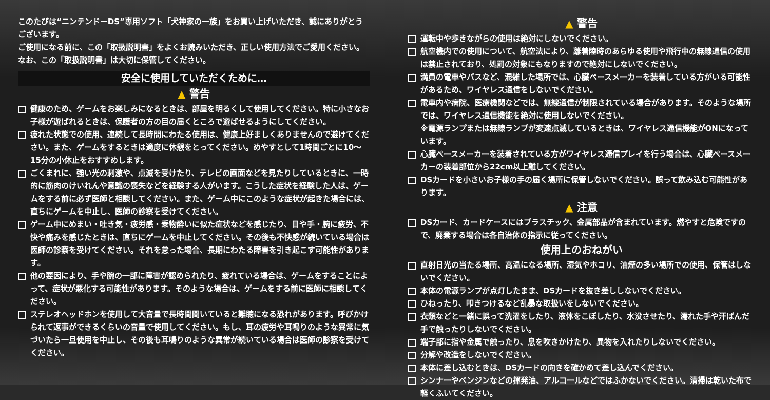このたびは“ニンテンドーDS”専用ソフト「犬神家の一族」をお買い上げいただき、誠にありがとうございます。
ご使用になる前に、この「取扱説明書」をよくお読みいただき、正しい使用方法でご愛用ください。なお、この「取扱説明書」は大切に保管してください。
安全に使用していただくために…
▲ 警告
健康のため、ゲームをお楽しみになるときは、部屋を明るくして使用してください。特に小さなお子様が遊ばれるときは、保護者の方の目の届くところで遊ばせるようにしてください。
疲れた状態での使用、連続して長時間にわたる使用は、健康上好ましくありませんので避けてください。また、ゲームをするときは適度に休憩をとってください。めやすとして1時間ごとに10〜15分の小休止をおすすめします。
ごくまれに、強い光の刺激や、点滅を受けたり、テレビの画面などを見たりしているときに、一時的に筋肉のけいれんや意識の喪失などを経験する人がいます。こうした症状を経験した人は、ゲームをする前に必ず医師と相談してください。また、ゲーム中にこのような症状が起きた場合には、直ちにゲームを中止し、医師の診察を受けてください。
ゲーム中にめまい・吐き気・疲労感・乗物酔いに似た症状などを感じたり、目や手・腕に疲労、不快や痛みを感じたときは、直ちにゲームを中止してください。その後も不快感が続いている場合は医師の診察を受けてください。それを怠った場合、長期にわたる障害を引き起こす可能性があります。
他の要因により、手や腕の一部に障害が認められたり、疲れている場合は、ゲームをすることによって、症状が悪化する可能性があります。そのような場合は、ゲームをする前に医師に相談してください。
ステレオヘッドホンを使用して大音量で長時間聞いていると難聴になる恐れがあります。呼びかけられて返事ができるくらいの音量で使用してください。もし、耳の疲労や耳鳴りのような異常に気づいたら一旦使用を中止し、その後も耳鳴りのような異常が続いている場合は医師の診察を受けてください。
▲ 警告
運転中や歩きながらの使用は絶対にしないでください。
航空機内での使用について、航空法により、離着陸時のあらゆる使用や飛行中の無線通信の使用は禁止されており、処罰の対象にもなりますので絶対にしないでください。
満員の電車やバスなど、混雑した場所では、心臓ペースメーカーを装着している方がいる可能性があるため、ワイヤレス通信をしないでください。
電車内や病院、医療機関などでは、無線通信が制限されている場合があります。そのような場所では、ワイヤレス通信機能を絶対に使用しないでください。
※電源ランプまたは無線ランプが変速点滅しているときは、ワイヤレス通信機能がONになっています。
心臓ペースメーカーを装着されている方がワイヤレス通信プレイを行う場合は、心臓ペースメーカーの装着部位から22cm以上離してください。
DSカードを小さいお子様の手の届く場所に保管しないでください。誤って飲み込む可能性があります。
▲ 注意
DSカード、カードケースにはプラスチック、金属部品が含まれています。燃やすと危険ですので、廃棄する場合は各自治体の指示に従ってください。
使用上のおねがい
直射日光の当たる場所、高温になる場所、湿気やホコリ、油煙の多い場所での使用、保管はしないでください。
本体の電源ランプが点灯したまま、DSカードを抜き差ししないでください。
ひねったり、叩きつけるなど乱暴な取扱いをしないでください。
衣類などと一緒に誤って洗濯をしたり、液体をこぼしたり、水没させたり、濡れた手や汗ばんだ手で触ったりしないでください。
端子部に指や金属で触ったり、息を吹きかけたり、異物を入れたりしないでください。
分解や改造をしないでください。
本体に差し込むときは、DSカードの向きを確かめて差し込んでください。
シンナーやベンジンなどの揮発油、アルコールなどではふかないでください。清掃は乾いた布で軽くふいてください。